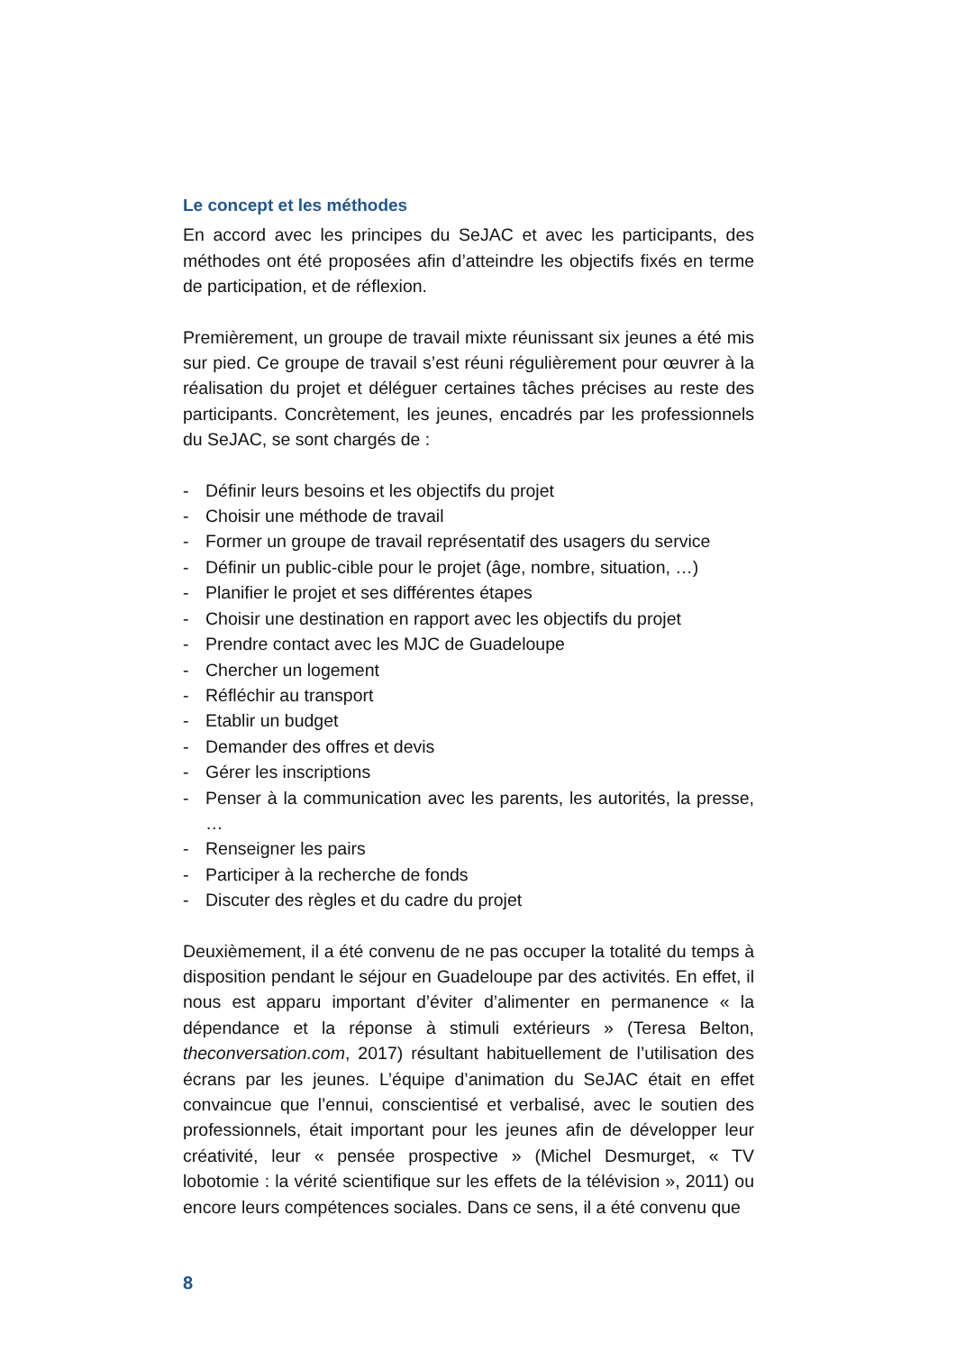Le concept et les méthodes
En accord avec les principes du SeJAC et avec les participants, des méthodes ont été proposées afin d’atteindre les objectifs fixés en terme de participation, et de réflexion.
Premièrement, un groupe de travail mixte réunissant six jeunes a été mis sur pied. Ce groupe de travail s’est réuni régulièrement pour œuvrer à la réalisation du projet et déléguer certaines tâches précises au reste des participants. Concrètement, les jeunes, encadrés par les professionnels du SeJAC, se sont chargés de :
- Définir leurs besoins et les objectifs du projet
- Choisir une méthode de travail
- Former un groupe de travail représentatif des usagers du service
- Définir un public-cible pour le projet (âge, nombre, situation, …)
- Planifier le projet et ses différentes étapes
- Choisir une destination en rapport avec les objectifs du projet
- Prendre contact avec les MJC de Guadeloupe
- Chercher un logement
- Réfléchir au transport
- Etablir un budget
- Demander des offres et devis
- Gérer les inscriptions
- Penser à la communication avec les parents, les autorités, la presse, …
- Renseigner les pairs
- Participer à la recherche de fonds
- Discuter des règles et du cadre du projet
Deuxièmement, il a été convenu de ne pas occuper la totalité du temps à disposition pendant le séjour en Guadeloupe par des activités. En effet, il nous est apparu important d’éviter d’alimenter en permanence « la dépendance et la réponse à stimuli extérieurs » (Teresa Belton, theconversation.com, 2017) résultant habituellement de l’utilisation des écrans par les jeunes. L’équipe d’animation du SeJAC était en effet convaincue que l’ennui, conscientisé et verbalisé, avec le soutien des professionnels, était important pour les jeunes afin de développer leur créativité, leur « pensée prospective » (Michel Desmurget, « TV lobotomie : la vérité scientifique sur les effets de la télévision », 2011) ou encore leurs compétences sociales. Dans ce sens, il a été convenu que
8